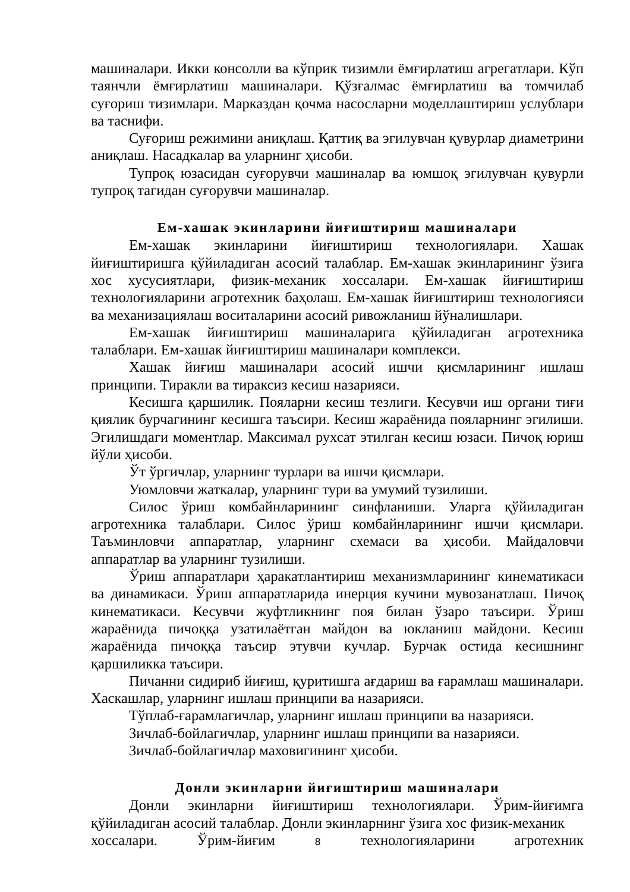машиналари. Икки консолли ва кўприк тизимли ёмғирлатиш агрегатлари. Кўп таянчли ёмғирлатиш машиналари. Қўзғалмас ёмғирлатиш ва томчилаб суғориш тизимлари. Марказдан қочма насосларни моделлаштириш услублари ва таснифи.
Суғориш режимини аниқлаш. Қаттиқ ва эгилувчан қувурлар диаметрини аниқлаш. Насадкалар ва уларнинг ҳисоби.
Тупроқ юзасидан суғорувчи машиналар ва юмшоқ эгилувчан қувурли тупроқ тагидан суғорувчи машиналар.
Ем-хашак экинларини йиғиштириш машиналари
Ем-хашак экинларини йиғиштириш технологиялари. Хашак йиғиштиришга қўйиладиган асосий талаблар. Ем-хашак экинларининг ўзига хос хусусиятлари, физик-механик хоссалари. Ем-хашак йиғиштириш технологияларини агротехник баҳолаш. Ем-хашак йиғиштириш технологияси ва механизациялаш воситаларини асосий ривожланиш йўналишлари.
Ем-хашак йиғиштириш машиналарига қўйиладиган агротехника талаблари. Ем-хашак йиғиштириш машиналари комплекси.
Хашак йиғиш машиналари асосий ишчи қисмларининг ишлаш принципи. Тиракли ва тираксиз кесиш назарияси.
Кесишга қаршилик. Пояларни кесиш тезлиги. Кесувчи иш органи тиғи қиялик бурчагининг кесишга таъсири. Кесиш жараёнида пояларнинг эгилиши. Эгилишдаги моментлар. Максимал рухсат этилган кесиш юзаси. Пичоқ юриш йўли ҳисоби.
Ўт ўргичлар, уларнинг турлари ва ишчи қисмлари.
Уюмловчи жаткалар, уларнинг тури ва умумий тузилиши.
Силос ўриш комбайнларининг синфланиши. Уларга қўйиладиган агротехника талаблари. Силос ўриш комбайнларининг ишчи қисмлари. Таъминловчи аппаратлар, уларнинг схемаси ва ҳисоби. Майдаловчи аппаратлар ва уларнинг тузилиши.
Ўриш аппаратлари ҳаракатлантириш механизмларининг кинематикаси ва динамикаси. Ўриш аппаратларида инерция кучини мувозанатлаш. Пичоқ кинематикаси. Кесувчи жуфтликнинг поя билан ўзаро таъсири. Ўриш жараёнида пичоққа узатилаётган майдон ва юкланиш майдони. Кесиш жараёнида пичоққа таъсир этувчи кучлар. Бурчак остида кесишнинг қаршиликка таъсири.
Пичанни сидириб йиғиш, қуритишга ағдариш ва ғарамлаш машиналари. Хаскашлар, уларнинг ишлаш принципи ва назарияси.
Тўплаб-ғарамлагичлар, уларнинг ишлаш принципи ва назарияси.
Зичлаб-бойлагичлар, уларнинг ишлаш принципи ва назарияси.
Зичлаб-бойлагичлар маховигининг ҳисоби.
Донли экинларни йиғиштириш машиналари
Донли экинларни йиғиштириш технологиялари. Ўрим-йиғимга қўйиладиган асосий талаблар. Донли экинларнинг ўзига хос физик-механик
хоссалари. Ўрим-йиғим 8 технологияларини агротехник